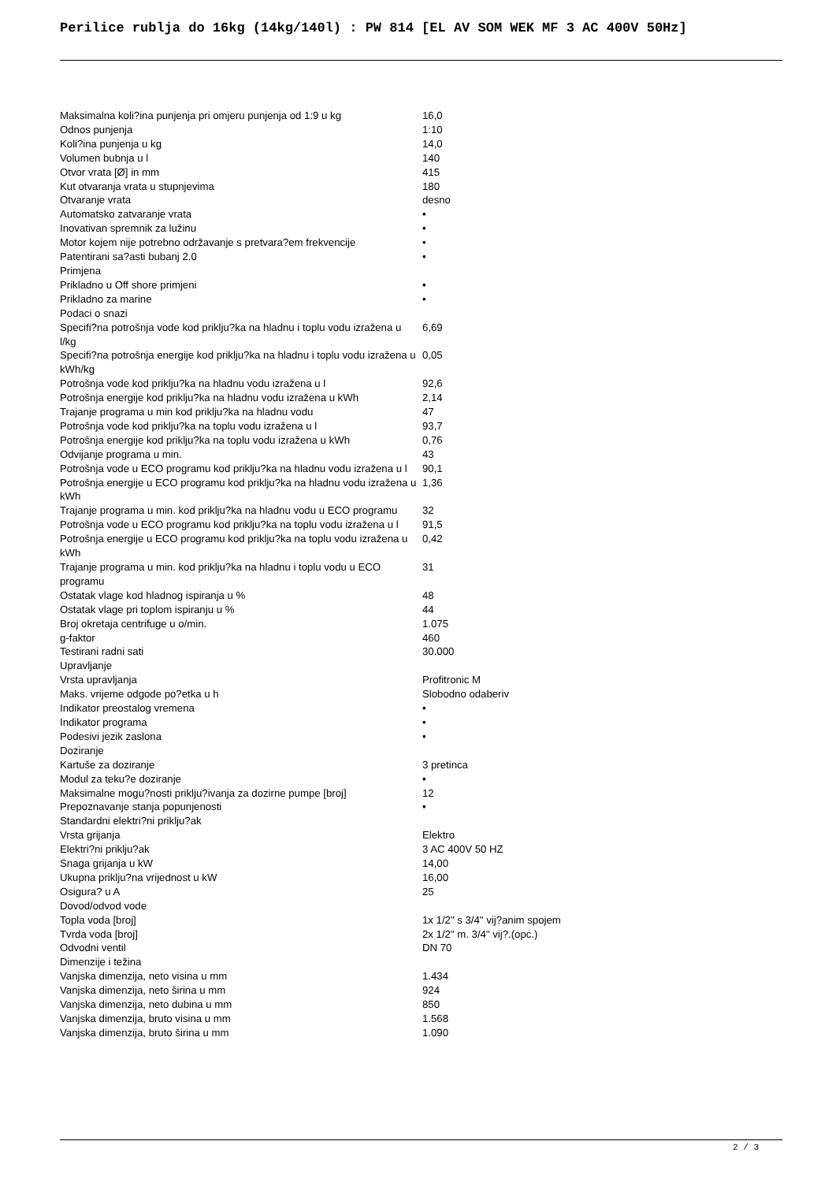Perilice rublja do 16kg (14kg/140l) : PW 814 [EL AV SOM WEK MF 3 AC 400V 50Hz]
| Maksimalna koli?ina punjenja pri omjeru punjenja od 1:9 u kg | 16,0 |
| Odnos punjenja | 1:10 |
| Koli?ina punjenja u kg | 14,0 |
| Volumen bubnja u l | 140 |
| Otvor vrata [Ø] in mm | 415 |
| Kut otvaranja vrata u stupnjevima | 180 |
| Otvaranje vrata | desno |
| Automatsko zatvaranje vrata | • |
| Inovativan spremnik za lužinu | • |
| Motor kojem nije potrebno održavanje s pretvara?em frekvencije | • |
| Patentirani sa?asti bubanj 2.0 | • |
| Primjena | |
| Prikladno u Off shore primjeni | • |
| Prikladno za marine | • |
| Podaci o snazi | |
| Specifi?na potrošnja vode kod priklju?ka na hladnu i toplu vodu izražena u l/kg | 6,69 |
| Specifi?na potrošnja energije kod priklju?ka na hladnu i toplu vodu izražena u kWh/kg | 0,05 |
| Potrošnja vode kod priklju?ka na hladnu vodu izražena u l | 92,6 |
| Potrošnja energije kod priklju?ka na hladnu vodu izražena u kWh | 2,14 |
| Trajanje programa u min kod priklju?ka na hladnu vodu | 47 |
| Potrošnja vode kod priklju?ka na toplu vodu izražena u l | 93,7 |
| Potrošnja energije kod priklju?ka na toplu vodu izražena u kWh | 0,76 |
| Odvijanje programa u min. | 43 |
| Potrošnja vode u ECO programu kod priklju?ka na hladnu vodu izražena u l | 90,1 |
| Potrošnja energije u ECO programu kod priklju?ka na hladnu vodu izražena u kWh | 1,36 |
| Trajanje programa u min. kod priklju?ka na hladnu vodu u ECO programu | 32 |
| Potrošnja vode u ECO programu kod priklju?ka na toplu vodu izražena u l | 91,5 |
| Potrošnja energije u ECO programu kod priklju?ka na toplu vodu izražena u kWh | 0,42 |
| Trajanje programa u min. kod priklju?ka na hladnu i toplu vodu u ECO programu | 31 |
| Ostatak vlage kod hladnog ispiranja u % | 48 |
| Ostatak vlage pri toplom ispiranju u % | 44 |
| Broj okretaja centrifuge u o/min. | 1.075 |
| g-faktor | 460 |
| Testirani radni sati | 30.000 |
| Upravljanje | |
| Vrsta upravljanja | Profitronic M |
| Maks. vrijeme odgode po?etka u h | Slobodno odaberiv |
| Indikator preostalog vremena | • |
| Indikator programa | • |
| Podesivi jezik zaslona | • |
| Doziranje | |
| Kartuše za doziranje | 3 pretinca |
| Modul za teku?e doziranje | • |
| Maksimalne mogu?nosti priklju?ivanja za dozirne pumpe [broj] | 12 |
| Prepoznavanje stanja popunjenosti | • |
| Standardni elektri?ni priklju?ak | |
| Vrsta grijanja | Elektro |
| Elektri?ni priklju?ak | 3 AC 400V 50 HZ |
| Snaga grijanja u kW | 14,00 |
| Ukupna priklju?na vrijednost u kW | 16,00 |
| Osigura? u A | 25 |
| Dovod/odvod vode | |
| Topla voda [broj] | 1x 1/2" s 3/4" vij?anim spojem |
| Tvrda voda [broj] | 2x 1/2" m. 3/4" vij?.(opc.) |
| Odvodni ventil | DN 70 |
| Dimenzije i težina | |
| Vanjska dimenzija, neto visina u mm | 1.434 |
| Vanjska dimenzija, neto širina u mm | 924 |
| Vanjska dimenzija, neto dubina u mm | 850 |
| Vanjska dimenzija, bruto visina u mm | 1.568 |
| Vanjska dimenzija, bruto širina u mm | 1.090 |
2 / 3